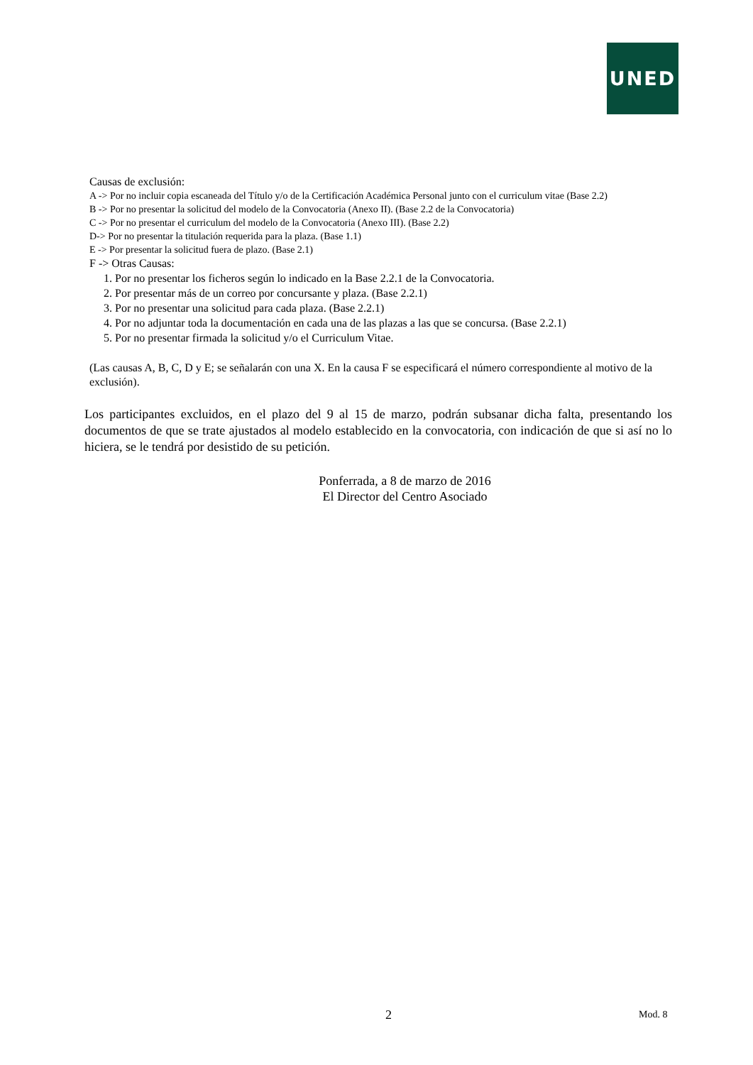UNED
Causas de exclusión:
A -> Por no incluir copia escaneada del Título y/o de la Certificación Académica Personal junto con el curriculum vitae (Base 2.2)
B -> Por no presentar la solicitud del modelo de la Convocatoria (Anexo II). (Base 2.2 de la Convocatoria)
C -> Por no presentar el curriculum del modelo de la Convocatoria (Anexo III). (Base 2.2)
D-> Por no presentar la titulación requerida para la plaza. (Base 1.1)
E -> Por presentar la solicitud fuera de plazo. (Base 2.1)
F -> Otras Causas:
1. Por no presentar los ficheros según lo indicado en la Base 2.2.1 de la Convocatoria.
2. Por presentar más de un correo por concursante y plaza. (Base 2.2.1)
3. Por no presentar una solicitud para cada plaza. (Base 2.2.1)
4. Por no adjuntar toda la documentación en cada una de las plazas a las que se concursa. (Base 2.2.1)
5. Por no presentar firmada la solicitud y/o el Curriculum Vitae.
(Las causas A, B, C, D y E; se señalarán con una X. En la causa F se especificará el número correspondiente al motivo de la exclusión).
Los participantes excluidos, en el plazo del 9 al 15 de marzo, podrán subsanar dicha falta, presentando los documentos de que se trate ajustados al modelo establecido en la convocatoria, con indicación de que si así no lo hiciera, se le tendrá por desistido de su petición.
Ponferrada, a 8 de marzo de 2016
El Director del Centro Asociado
2 Mod. 8